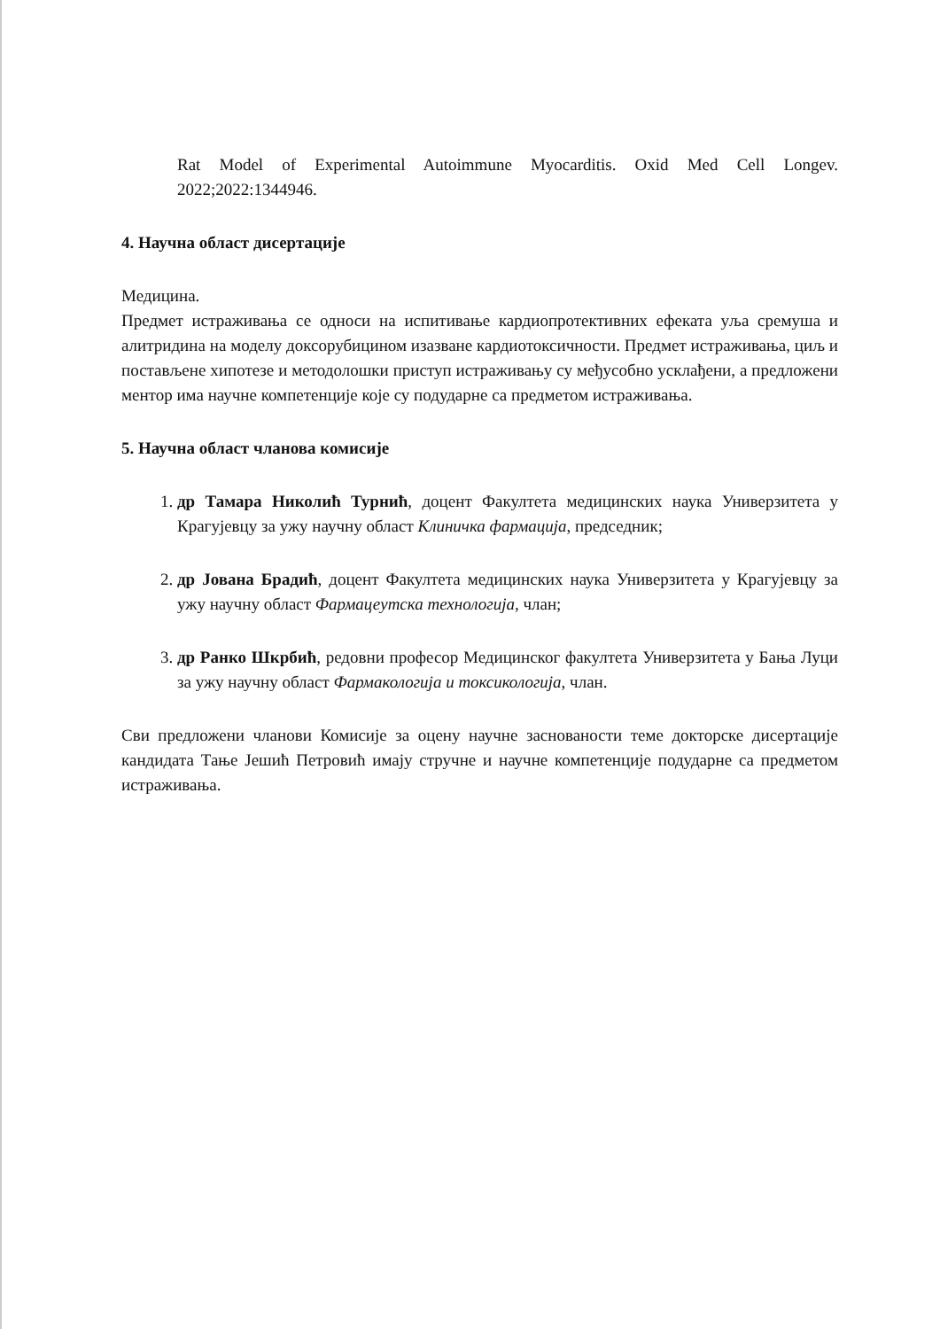Rat Model of Experimental Autoimmune Myocarditis. Oxid Med Cell Longev. 2022;2022:1344946.
4. Научна област дисертације
Медицина.
Предмет истраживања се односи на испитивање кардиопротективних ефеката уља сремуша и алитридина на моделу доксорубицином изазване кардиотоксичности. Предмет истраживања, циљ и постављене хипотезе и методолошки приступ истраживању су међусобно усклађени, а предложени ментор има научне компетенције које су подударне са предметом истраживања.
5. Научна област чланова комисије
1. др Тамара Николић Турнић, доцент Факултета медицинских наука Универзитета у Крагујевцу за ужу научну област Клиничка фармација, председник;
2. др Јована Брадић, доцент Факултета медицинских наука Универзитета у Крагујевцу за ужу научну област Фармацеутска технологија, члан;
3. др Ранко Шкрбић, редовни професор Медицинског факултета Универзитета у Бања Луци за ужу научну област Фармакологија и токсикологија, члан.
Сви предложени чланови Комисије за оцену научне заснованости теме докторске дисертације кандидата Тање Јешић Петровић имају стручне и научне компетенције подударне са предметом истраживања.